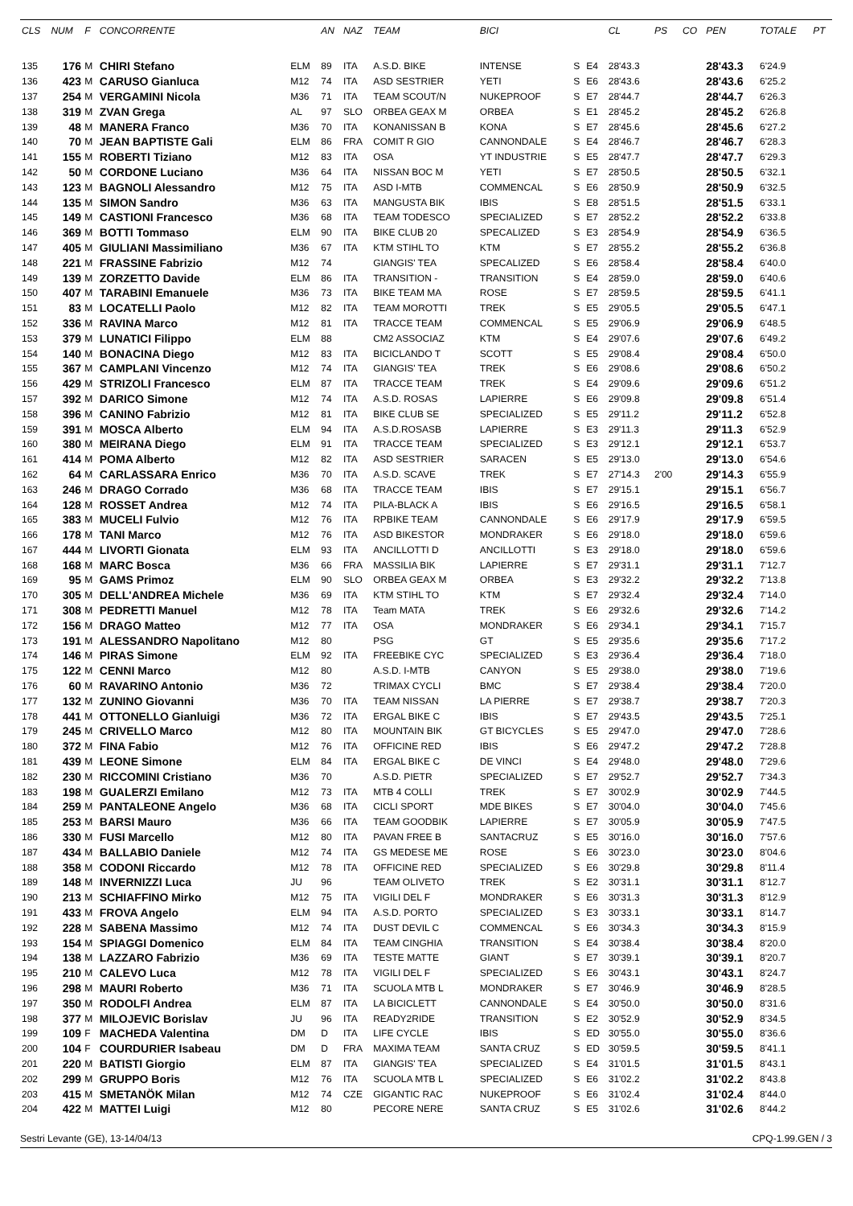| CLS | NUM | F | CONCORRENTE | | AN | NAZ | TEAM | BICI | | | CL | PS | CO | PEN | TOTALE | PT |
| --- | --- | --- | --- | --- | --- | --- | --- | --- | --- | --- | --- | --- | --- | --- | --- | --- |
| 135 | 176 | M | CHIRI Stefano | ELM | 89 | ITA | A.S.D. BIKE | INTENSE | S | E4 | 28'43.3 | | | 28'43.3 | 6'24.9 | |
| 136 | 423 | M | CARUSO Gianluca | M12 | 74 | ITA | ASD SESTRIER | YETI | S | E6 | 28'43.6 | | | 28'43.6 | 6'25.2 | |
| 137 | 254 | M | VERGAMINI Nicola | M36 | 71 | ITA | TEAM SCOUT/N | NUKEPROOF | S | E7 | 28'44.7 | | | 28'44.7 | 6'26.3 | |
| 138 | 319 | M | ZVAN Grega | AL | 97 | SLO | ORBEA GEAX M | ORBEA | S | E1 | 28'45.2 | | | 28'45.2 | 6'26.8 | |
| 139 | 48 | M | MANERA Franco | M36 | 70 | ITA | KONANISSAN B | KONA | S | E7 | 28'45.6 | | | 28'45.6 | 6'27.2 | |
| 140 | 70 | M | JEAN BAPTISTE Gali | ELM | 86 | FRA | COMIT R GIO | CANNONDALE | S | E4 | 28'46.7 | | | 28'46.7 | 6'28.3 | |
| 141 | 155 | M | ROBERTI Tiziano | M12 | 83 | ITA | OSA | YT INDUSTRIE | S | E5 | 28'47.7 | | | 28'47.7 | 6'29.3 | |
| 142 | 50 | M | CORDONE Luciano | M36 | 64 | ITA | NISSAN BOC M | YETI | S | E7 | 28'50.5 | | | 28'50.5 | 6'32.1 | |
| 143 | 123 | M | BAGNOLI Alessandro | M12 | 75 | ITA | ASD I-MTB | COMMENCAL | S | E6 | 28'50.9 | | | 28'50.9 | 6'32.5 | |
| 144 | 135 | M | SIMON Sandro | M36 | 63 | ITA | MANGUSTA BIK | IBIS | S | E8 | 28'51.5 | | | 28'51.5 | 6'33.1 | |
| 145 | 149 | M | CASTIONI Francesco | M36 | 68 | ITA | TEAM TODESCO | SPECIALIZED | S | E7 | 28'52.2 | | | 28'52.2 | 6'33.8 | |
| 146 | 369 | M | BOTTI Tommaso | ELM | 90 | ITA | BIKE CLUB 20 | SPECALIZED | S | E3 | 28'54.9 | | | 28'54.9 | 6'36.5 | |
| 147 | 405 | M | GIULIANI Massimiliano | M36 | 67 | ITA | KTM STIHL TO | KTM | S | E7 | 28'55.2 | | | 28'55.2 | 6'36.8 | |
| 148 | 221 | M | FRASSINE Fabrizio | M12 | 74 | | GIANGIS' TEA | SPECALIZED | S | E6 | 28'58.4 | | | 28'58.4 | 6'40.0 | |
| 149 | 139 | M | ZORZETTO Davide | ELM | 86 | ITA | TRANSITION - | TRANSITION | S | E4 | 28'59.0 | | | 28'59.0 | 6'40.6 | |
| 150 | 407 | M | TARABINI Emanuele | M36 | 73 | ITA | BIKE TEAM MA | ROSE | S | E7 | 28'59.5 | | | 28'59.5 | 6'41.1 | |
| 151 | 83 | M | LOCATELLI Paolo | M12 | 82 | ITA | TEAM MOROTTI | TREK | S | E5 | 29'05.5 | | | 29'05.5 | 6'47.1 | |
| 152 | 336 | M | RAVINA Marco | M12 | 81 | ITA | TRACCE TEAM | COMMENCAL | S | E5 | 29'06.9 | | | 29'06.9 | 6'48.5 | |
| 153 | 379 | M | LUNATICI Filippo | ELM | 88 | | CM2 ASSOCIAZ | KTM | S | E4 | 29'07.6 | | | 29'07.6 | 6'49.2 | |
| 154 | 140 | M | BONACINA Diego | M12 | 83 | ITA | BICICLANDO T | SCOTT | S | E5 | 29'08.4 | | | 29'08.4 | 6'50.0 | |
| 155 | 367 | M | CAMPLANI Vincenzo | M12 | 74 | ITA | GIANGIS' TEA | TREK | S | E6 | 29'08.6 | | | 29'08.6 | 6'50.2 | |
| 156 | 429 | M | STRIZOLI Francesco | ELM | 87 | ITA | TRACCE TEAM | TREK | S | E4 | 29'09.6 | | | 29'09.6 | 6'51.2 | |
| 157 | 392 | M | DARICO Simone | M12 | 74 | ITA | A.S.D. ROSAS | LAPIERRE | S | E6 | 29'09.8 | | | 29'09.8 | 6'51.4 | |
| 158 | 396 | M | CANINO Fabrizio | M12 | 81 | ITA | BIKE CLUB SE | SPECIALIZED | S | E5 | 29'11.2 | | | 29'11.2 | 6'52.8 | |
| 159 | 391 | M | MOSCA Alberto | ELM | 94 | ITA | A.S.D.ROSASB | LAPIERRE | S | E3 | 29'11.3 | | | 29'11.3 | 6'52.9 | |
| 160 | 380 | M | MEIRANA Diego | ELM | 91 | ITA | TRACCE TEAM | SPECIALIZED | S | E3 | 29'12.1 | | | 29'12.1 | 6'53.7 | |
| 161 | 414 | M | POMA Alberto | M12 | 82 | ITA | ASD SESTRIER | SARACEN | S | E5 | 29'13.0 | | | 29'13.0 | 6'54.6 | |
| 162 | 64 | M | CARLASSARA Enrico | M36 | 70 | ITA | A.S.D. SCAVE | TREK | S | E7 | 27'14.3 | 2'00 | | 29'14.3 | 6'55.9 | |
| 163 | 246 | M | DRAGO Corrado | M36 | 68 | ITA | TRACCE TEAM | IBIS | S | E7 | 29'15.1 | | | 29'15.1 | 6'56.7 | |
| 164 | 128 | M | ROSSET Andrea | M12 | 74 | ITA | PILA-BLACK A | IBIS | S | E6 | 29'16.5 | | | 29'16.5 | 6'58.1 | |
| 165 | 383 | M | MUCELI Fulvio | M12 | 76 | ITA | RPBIKE TEAM | CANNONDALE | S | E6 | 29'17.9 | | | 29'17.9 | 6'59.5 | |
| 166 | 178 | M | TANI Marco | M12 | 76 | ITA | ASD BIKESTOR | MONDRAKER | S | E6 | 29'18.0 | | | 29'18.0 | 6'59.6 | |
| 167 | 444 | M | LIVORTI Gionata | ELM | 93 | ITA | ANCILLOTTI D | ANCILLOTTI | S | E3 | 29'18.0 | | | 29'18.0 | 6'59.6 | |
| 168 | 168 | M | MARC Bosca | M36 | 66 | FRA | MASSILIA BIK | LAPIERRE | S | E7 | 29'31.1 | | | 29'31.1 | 7'12.7 | |
| 169 | 95 | M | GAMS Primoz | ELM | 90 | SLO | ORBEA GEAX M | ORBEA | S | E3 | 29'32.2 | | | 29'32.2 | 7'13.8 | |
| 170 | 305 | M | DELL'ANDREA Michele | M36 | 69 | ITA | KTM STIHL TO | KTM | S | E7 | 29'32.4 | | | 29'32.4 | 7'14.0 | |
| 171 | 308 | M | PEDRETTI Manuel | M12 | 78 | ITA | Team MATA | TREK | S | E6 | 29'32.6 | | | 29'32.6 | 7'14.2 | |
| 172 | 156 | M | DRAGO Matteo | M12 | 77 | ITA | OSA | MONDRAKER | S | E6 | 29'34.1 | | | 29'34.1 | 7'15.7 | |
| 173 | 191 | M | ALESSANDRO Napolitano | M12 | 80 | | PSG | GT | S | E5 | 29'35.6 | | | 29'35.6 | 7'17.2 | |
| 174 | 146 | M | PIRAS Simone | ELM | 92 | ITA | FREEBIKE CYC | SPECIALIZED | S | E3 | 29'36.4 | | | 29'36.4 | 7'18.0 | |
| 175 | 122 | M | CENNI Marco | M12 | 80 | | A.S.D. I-MTB | CANYON | S | E5 | 29'38.0 | | | 29'38.0 | 7'19.6 | |
| 176 | 60 | M | RAVARINO Antonio | M36 | 72 | | TRIMAX CYCLI | BMC | S | E7 | 29'38.4 | | | 29'38.4 | 7'20.0 | |
| 177 | 132 | M | ZUNINO Giovanni | M36 | 70 | ITA | TEAM NISSAN | LA PIERRE | S | E7 | 29'38.7 | | | 29'38.7 | 7'20.3 | |
| 178 | 441 | M | OTTONELLO Gianluigi | M36 | 72 | ITA | ERGAL BIKE C | IBIS | S | E7 | 29'43.5 | | | 29'43.5 | 7'25.1 | |
| 179 | 245 | M | CRIVELLO Marco | M12 | 80 | ITA | MOUNTAIN BIK | GT BICYCLES | S | E5 | 29'47.0 | | | 29'47.0 | 7'28.6 | |
| 180 | 372 | M | FINA Fabio | M12 | 76 | ITA | OFFICINE RED | IBIS | S | E6 | 29'47.2 | | | 29'47.2 | 7'28.8 | |
| 181 | 439 | M | LEONE Simone | ELM | 84 | ITA | ERGAL BIKE C | DE VINCI | S | E4 | 29'48.0 | | | 29'48.0 | 7'29.6 | |
| 182 | 230 | M | RICCOMINI Cristiano | M36 | 70 | | A.S.D. PIETR | SPECIALIZED | S | E7 | 29'52.7 | | | 29'52.7 | 7'34.3 | |
| 183 | 198 | M | GUALERZI Emilano | M12 | 73 | ITA | MTB 4 COLLI | TREK | S | E7 | 30'02.9 | | | 30'02.9 | 7'44.5 | |
| 184 | 259 | M | PANTALEONE Angelo | M36 | 68 | ITA | CICLI SPORT | MDE BIKES | S | E7 | 30'04.0 | | | 30'04.0 | 7'45.6 | |
| 185 | 253 | M | BARSI Mauro | M36 | 66 | ITA | TEAM GOODBIK | LAPIERRE | S | E7 | 30'05.9 | | | 30'05.9 | 7'47.5 | |
| 186 | 330 | M | FUSI Marcello | M12 | 80 | ITA | PAVAN FREE B | SANTACRUZ | S | E5 | 30'16.0 | | | 30'16.0 | 7'57.6 | |
| 187 | 434 | M | BALLABIO Daniele | M12 | 74 | ITA | GS MEDESE ME | ROSE | S | E6 | 30'23.0 | | | 30'23.0 | 8'04.6 | |
| 188 | 358 | M | CODONI Riccardo | M12 | 78 | ITA | OFFICINE RED | SPECIALIZED | S | E6 | 30'29.8 | | | 30'29.8 | 8'11.4 | |
| 189 | 148 | M | INVERNIZZI Luca | JU | 96 | | TEAM OLIVETO | TREK | S | E2 | 30'31.1 | | | 30'31.1 | 8'12.7 | |
| 190 | 213 | M | SCHIAFFINO Mirko | M12 | 75 | ITA | VIGILI DEL F | MONDRAKER | S | E6 | 30'31.3 | | | 30'31.3 | 8'12.9 | |
| 191 | 433 | M | FROVA Angelo | ELM | 94 | ITA | A.S.D. PORTO | SPECIALIZED | S | E3 | 30'33.1 | | | 30'33.1 | 8'14.7 | |
| 192 | 228 | M | SABENA Massimo | M12 | 74 | ITA | DUST DEVIL C | COMMENCAL | S | E6 | 30'34.3 | | | 30'34.3 | 8'15.9 | |
| 193 | 154 | M | SPIAGGI Domenico | ELM | 84 | ITA | TEAM CINGHIA | TRANSITION | S | E4 | 30'38.4 | | | 30'38.4 | 8'20.0 | |
| 194 | 138 | M | LAZZARO Fabrizio | M36 | 69 | ITA | TESTE MATTE | GIANT | S | E7 | 30'39.1 | | | 30'39.1 | 8'20.7 | |
| 195 | 210 | M | CALEVO Luca | M12 | 78 | ITA | VIGILI DEL F | SPECIALIZED | S | E6 | 30'43.1 | | | 30'43.1 | 8'24.7 | |
| 196 | 298 | M | MAURI Roberto | M36 | 71 | ITA | SCUOLA MTB L | MONDRAKER | S | E7 | 30'46.9 | | | 30'46.9 | 8'28.5 | |
| 197 | 350 | M | RODOLFI Andrea | ELM | 87 | ITA | LA BICICLETT | CANNONDALE | S | E4 | 30'50.0 | | | 30'50.0 | 8'31.6 | |
| 198 | 377 | M | MILOJEVIC Borislav | JU | 96 | ITA | READY2RIDE | TRANSITION | S | E2 | 30'52.9 | | | 30'52.9 | 8'34.5 | |
| 199 | 109 | F | MACHEDA Valentina | DM | D | ITA | LIFE CYCLE | IBIS | S | ED | 30'55.0 | | | 30'55.0 | 8'36.6 | |
| 200 | 104 | F | COURDURIER Isabeau | DM | D | FRA | MAXIMA TEAM | SANTA CRUZ | S | ED | 30'59.5 | | | 30'59.5 | 8'41.1 | |
| 201 | 220 | M | BATISTI Giorgio | ELM | 87 | ITA | GIANGIS' TEA | SPECIALIZED | S | E4 | 31'01.5 | | | 31'01.5 | 8'43.1 | |
| 202 | 299 | M | GRUPPO Boris | M12 | 76 | ITA | SCUOLA MTB L | SPECIALIZED | S | E6 | 31'02.2 | | | 31'02.2 | 8'43.8 | |
| 203 | 415 | M | SMETANÖK Milan | M12 | 74 | CZE | GIGANTIC RAC | NUKEPROOF | S | E6 | 31'02.4 | | | 31'02.4 | 8'44.0 | |
| 204 | 422 | M | MATTEI Luigi | M12 | 80 | | PECORE NERE | SANTA CRUZ | S | E5 | 31'02.6 | | | 31'02.6 | 8'44.2 | |
Sestri Levante (GE), 13-14/04/13 CPQ-1.99.GEN / 3